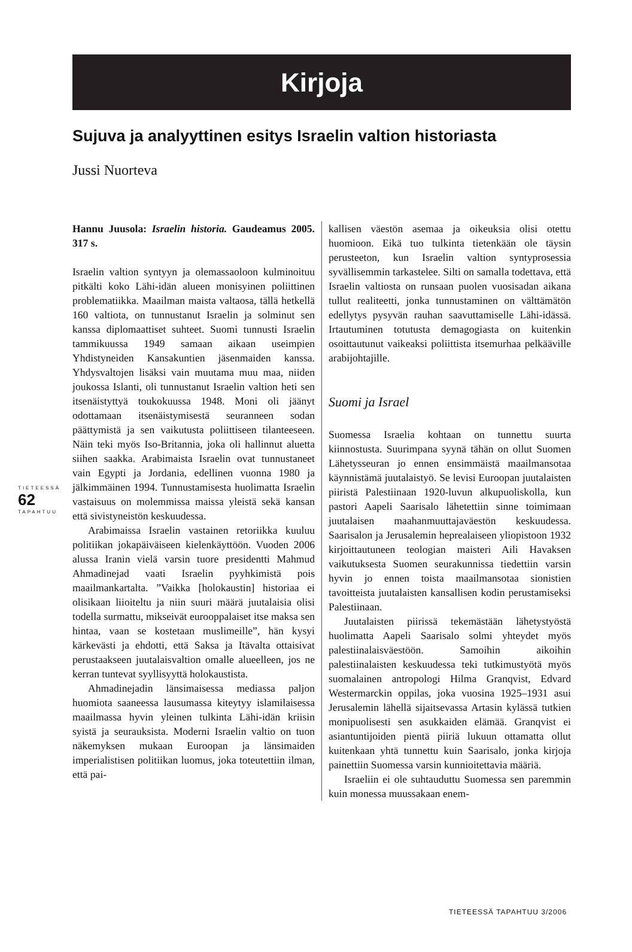Kirjoja
Sujuva ja analyyttinen esitys Israelin valtion historiasta
Jussi Nuorteva
Hannu Juusola: Israelin historia. Gaudeamus 2005. 317 s.
Israelin valtion syntyyn ja olemassaoloon kulminoituu pitkälti koko Lähi-idän alueen monisyinen poliittinen problematiikka. Maailman maista valtaosa, tällä hetkellä 160 valtiota, on tunnustanut Israelin ja solminut sen kanssa diplomaattiset suhteet. Suomi tunnusti Israelin tammikuussa 1949 samaan aikaan useimpien Yhdistyneiden Kansakuntien jäsenmaiden kanssa. Yhdysvaltojen lisäksi vain muutama muu maa, niiden joukossa Islanti, oli tunnustanut Israelin valtion heti sen itsenäistyttyä toukokuussa 1948. Moni oli jäänyt odottamaan itsenäistymisestä seuranneen sodan päättymistä ja sen vaikutusta poliittiseen tilanteeseen. Näin teki myös Iso-Britannia, joka oli hallinnut aluetta siihen saakka. Arabimaista Israelin ovat tunnustaneet vain Egypti ja Jordania, edellinen vuonna 1980 ja jälkimmäinen 1994. Tunnustamisesta huolimatta Israelin vastaisuus on molemmissa maissa yleistä sekä kansan että sivistyneistön keskuudessa.
Arabimaissa Israelin vastainen retoriikka kuuluu politiikan jokapäiväiseen kielenkäyttöön. Vuoden 2006 alussa Iranin vielä varsin tuore presidentti Mahmud Ahmadinejad vaati Israelin pyyhkimistä pois maailmankartalta. ”Vaikka [holokaustin] historiaa ei olisikaan liioiteltu ja niin suuri määrä juutalaisia olisi todella surmattu, mikseivät eurooppalaiset itse maksa sen hintaa, vaan se kostetaan muslimeille”, hän kysyi kärkevästi ja ehdotti, että Saksa ja Itävalta ottaisivat perustaakseen juutalaisvaltion omalle alueelleen, jos ne kerran tuntevat syyllisyyttä holokaustista.
Ahmadinejadin länsimaisessa mediassa paljon huomiota saaneessa lausumassa kiteytyy islamilaisessa maailmassa hyvin yleinen tulkinta Lähi-idän kriisin syistä ja seurauksista. Moderni Israelin valtio on tuon näkemyksen mukaan Euroopan ja länsimaiden imperialistisen politiikan luomus, joka toteutettiin ilman, että pai-
kallisen väestön asemaa ja oikeuksia olisi otettu huomioon. Eikä tuo tulkinta tietenkään ole täysin perusteeton, kun Israelin valtion syntyprosessia syvällisemmin tarkastelee. Silti on samalla todettava, että Israelin valtiosta on runsaan puolen vuosisadan aikana tullut realiteetti, jonka tunnustaminen on välttämätön edellytys pysyvän rauhan saavuttamiselle Lähi-idässä. Irtautuminen totutusta demagogiasta on kuitenkin osoittautunut vaikeaksi poliittista itsemurhaa pelkääville arabijohtajille.
Suomi ja Israel
Suomessa Israelia kohtaan on tunnettu suurta kiinnostusta. Suurimpana syynä tähän on ollut Suomen Lähetysseuran jo ennen ensimmäistä maailmansotaa käynnistämä juutalaistyö. Se levisi Euroopan juutalaisten piiristä Palestiinaan 1920-luvun alkupuoliskolla, kun pastori Aapeli Saarisalo lähetettiin sinne toimimaan juutalaisen maahanmuuttajaväestön keskuudessa. Saarisalon ja Jerusalemin heprealaiseen yliopistoon 1932 kirjoittautuneen teologian maisteri Aili Havaksen vaikutuksesta Suomen seurakunnissa tiedettiin varsin hyvin jo ennen toista maailmansotaa sionistien tavoitteista juutalaisten kansallisen kodin perustamiseksi Palestiinaan.
Juutalaisten piirissä tekemästään lähetystyöstä huolimatta Aapeli Saarisalo solmi yhteydet myös palestiinalaisväestöön. Samoihin aikoihin palestiinalaisten keskuudessa teki tutkimustyötä myös suomalainen antropologi Hilma Granqvist, Edvard Westermarckin oppilas, joka vuosina 1925–1931 asui Jerusalemin lähellä sijaitsevassa Artasin kylässä tutkien monipuolisesti sen asukkaiden elämää. Granqvist ei asiantuntijoiden pientä piiriä lukuun ottamatta ollut kuitenkaan yhtä tunnettu kuin Saarisalo, jonka kirjoja painettiin Suomessa varsin kunnioitettavia määriä.
Israeliin ei ole suhtauduttu Suomessa sen paremmin kuin monessa muussakaan enem-
TIETEESSÄ
62
TAPAHTUU
TIETEESSÄ TAPAHTUU 3/2006